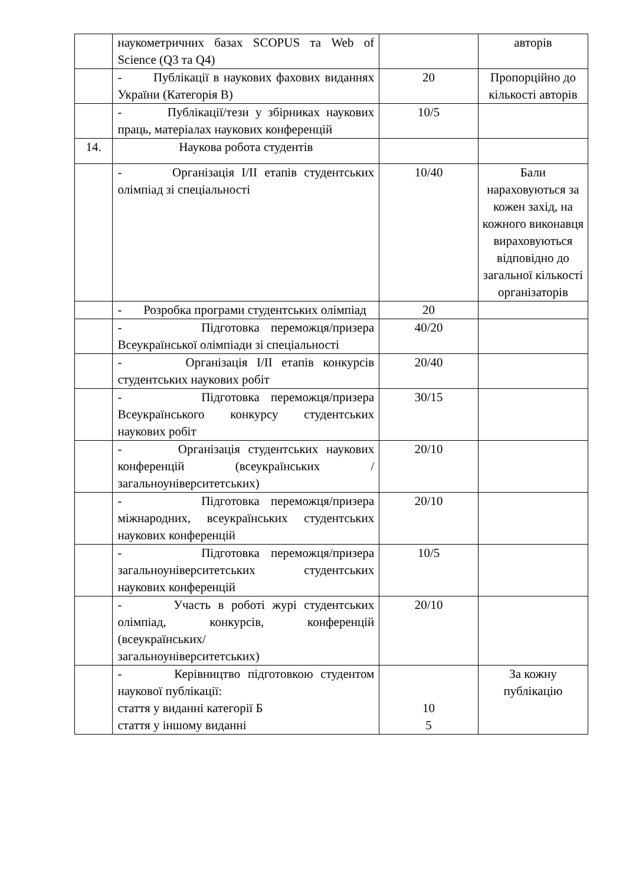| | наукометричних базах SCOPUS та Web of Science (Q3 та Q4) | | авторів |
| | - Публікації в наукових фахових виданнях України (Категорія В) | 20 | Пропорційно до кількості авторів |
| | - Публікації/тези у збірниках наукових праць, матеріалах наукових конференцій | 10/5 | |
| 14. | Наукова робота студентів | | |
| | - Організація I/II етапів студентських олімпіад зі спеціальності | 10/40 | Бали нараховуються за кожен захід, на кожного виконавця вираховуються відповідно до загальної кількості організаторів |
| | - Розробка програми студентських олімпіад | 20 | |
| | - Підготовка переможця/призера Всеукраїнської олімпіади зі спеціальності | 40/20 | |
| | - Організація I/II етапів конкурсів студентських наукових робіт | 20/40 | |
| | - Підготовка переможця/призера Всеукраїнського конкурсу студентських наукових робіт | 30/15 | |
| | - Організація студентських наукових конференцій (всеукраїнських /загальноуніверситетських) | 20/10 | |
| | - Підготовка переможця/призера міжнародних, всеукраїнських студентських наукових конференцій | 20/10 | |
| | - Підготовка переможця/призера загальноуніверситетських студентських наукових конференцій | 10/5 | |
| | - Участь в роботі журі студентських олімпіад, конкурсів, конференцій (всеукраїнських/ загальноуніверситетських) | 20/10 | |
| | - Керівництво підготовкою студентом наукової публікації: стаття у виданні категорії Б стаття у іншому виданні | 10 5 | За кожну публікацію |